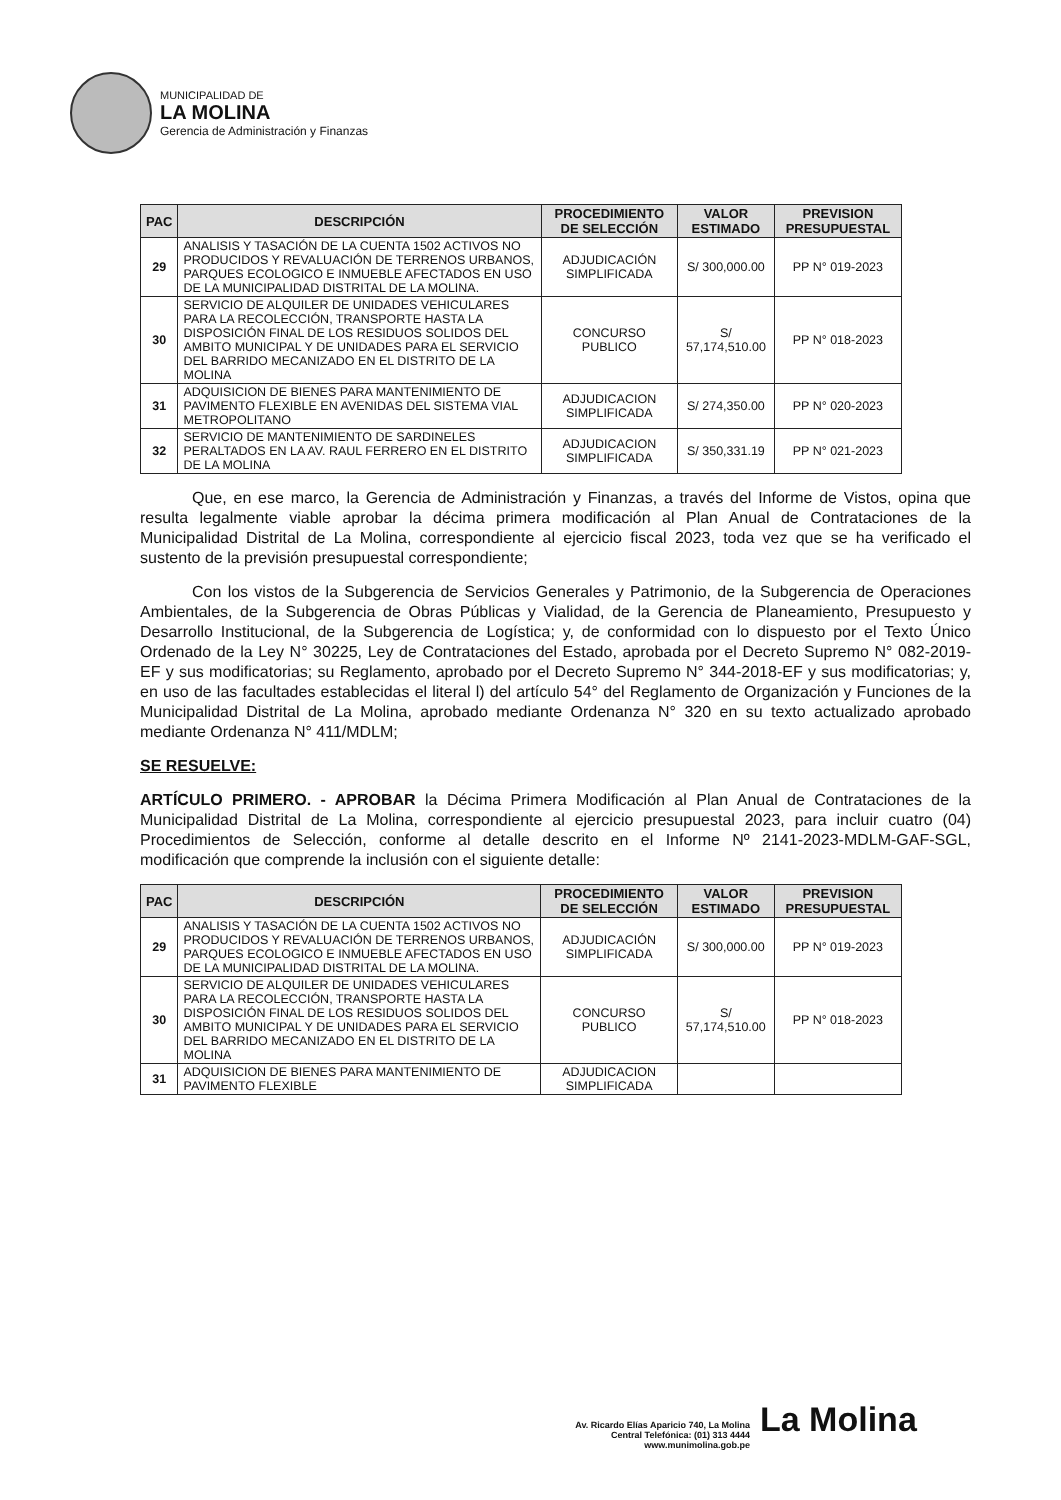MUNICIPALIDAD DE
LA MOLINA
Gerencia de Administración y Finanzas
| PAC | DESCRIPCIÓN | PROCEDIMIENTO DE SELECCIÓN | VALOR ESTIMADO | PREVISION PRESUPUESTAL |
| --- | --- | --- | --- | --- |
| 29 | ANALISIS Y TASACIÓN DE LA CUENTA 1502 ACTIVOS NO PRODUCIDOS Y REVALUACIÓN DE TERRENOS URBANOS, PARQUES ECOLOGICO E INMUEBLE AFECTADOS EN USO DE LA MUNICIPALIDAD DISTRITAL DE LA MOLINA. | ADJUDICACIÓN SIMPLIFICADA | S/ 300,000.00 | PP N° 019-2023 |
| 30 | SERVICIO DE ALQUILER DE UNIDADES VEHICULARES PARA LA RECOLECCIÓN, TRANSPORTE HASTA LA DISPOSICIÓN FINAL DE LOS RESIDUOS SOLIDOS DEL AMBITO MUNICIPAL Y DE UNIDADES PARA EL SERVICIO DEL BARRIDO MECANIZADO EN EL DISTRITO DE LA MOLINA | CONCURSO PUBLICO | S/ 57,174,510.00 | PP N° 018-2023 |
| 31 | ADQUISICION DE BIENES PARA MANTENIMIENTO DE PAVIMENTO FLEXIBLE EN AVENIDAS DEL SISTEMA VIAL METROPOLITANO | ADJUDICACION SIMPLIFICADA | S/ 274,350.00 | PP N° 020-2023 |
| 32 | SERVICIO DE MANTENIMIENTO DE SARDINELES PERALTADOS EN LA AV. RAUL FERRERO EN EL DISTRITO DE LA MOLINA | ADJUDICACION SIMPLIFICADA | S/ 350,331.19 | PP N° 021-2023 |
Que, en ese marco, la Gerencia de Administración y Finanzas, a través del Informe de Vistos, opina que resulta legalmente viable aprobar la décima primera modificación al Plan Anual de Contrataciones de la Municipalidad Distrital de La Molina, correspondiente al ejercicio fiscal 2023, toda vez que se ha verificado el sustento de la previsión presupuestal correspondiente;
Con los vistos de la Subgerencia de Servicios Generales y Patrimonio, de la Subgerencia de Operaciones Ambientales, de la Subgerencia de Obras Públicas y Vialidad, de la Gerencia de Planeamiento, Presupuesto y Desarrollo Institucional, de la Subgerencia de Logística; y, de conformidad con lo dispuesto por el Texto Único Ordenado de la Ley N° 30225, Ley de Contrataciones del Estado, aprobada por el Decreto Supremo N° 082-2019-EF y sus modificatorias; su Reglamento, aprobado por el Decreto Supremo N° 344-2018-EF y sus modificatorias; y, en uso de las facultades establecidas el literal l) del artículo 54° del Reglamento de Organización y Funciones de la Municipalidad Distrital de La Molina, aprobado mediante Ordenanza N° 320 en su texto actualizado aprobado mediante Ordenanza N° 411/MDLM;
SE RESUELVE:
ARTÍCULO PRIMERO. - APROBAR la Décima Primera Modificación al Plan Anual de Contrataciones de la Municipalidad Distrital de La Molina, correspondiente al ejercicio presupuestal 2023, para incluir cuatro (04) Procedimientos de Selección, conforme al detalle descrito en el Informe Nº 2141-2023-MDLM-GAF-SGL, modificación que comprende la inclusión con el siguiente detalle:
| PAC | DESCRIPCIÓN | PROCEDIMIENTO DE SELECCIÓN | VALOR ESTIMADO | PREVISION PRESUPUESTAL |
| --- | --- | --- | --- | --- |
| 29 | ANALISIS Y TASACIÓN DE LA CUENTA 1502 ACTIVOS NO PRODUCIDOS Y REVALUACIÓN DE TERRENOS URBANOS, PARQUES ECOLOGICO E INMUEBLE AFECTADOS EN USO DE LA MUNICIPALIDAD DISTRITAL DE LA MOLINA. | ADJUDICACIÓN SIMPLIFICADA | S/ 300,000.00 | PP N° 019-2023 |
| 30 | SERVICIO DE ALQUILER DE UNIDADES VEHICULARES PARA LA RECOLECCIÓN, TRANSPORTE HASTA LA DISPOSICIÓN FINAL DE LOS RESIDUOS SOLIDOS DEL AMBITO MUNICIPAL Y DE UNIDADES PARA EL SERVICIO DEL BARRIDO MECANIZADO EN EL DISTRITO DE LA MOLINA | CONCURSO PUBLICO | S/ 57,174,510.00 | PP N° 018-2023 |
| 31 | ADQUISICION DE BIENES PARA MANTENIMIENTO DE PAVIMENTO FLEXIBLE | ADJUDICACION SIMPLIFICADA | | |
La Molina
Av. Ricardo Elías Aparicio 740, La Molina
Central Telefónica: (01) 313 4444
www.munimolina.gob.pe